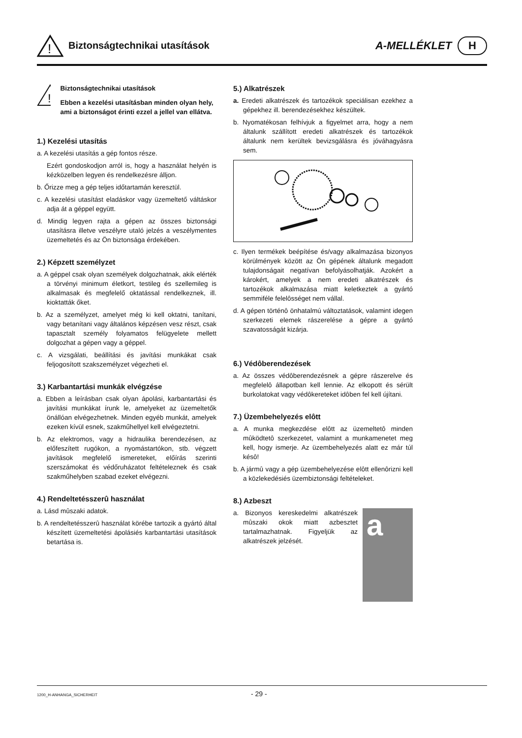!
Biztonságtechnikai utasítások
A-MELLÉKLET H
!
Biztonságtechnikai utasítások
Ebben a kezelési utasításban minden olyan hely, ami a biztonságot érinti ezzel a jellel van ellátva.
1.) Kezelési utasítás
a. A kezelési utasítás a gép fontos része.
Ezért gondoskodjon arról is, hogy a használat helyén is kézközelben legyen és rendelkezésre álljon.
b. Őrizze meg a gép teljes időtartamán keresztül.
c. A kezelési utasítást eladáskor vagy üzemeltető váltáskor adja át a géppel együtt.
d. Mindig legyen rajta a gépen az összes biztonsági utasításra illetve veszélyre utaló jelzés a veszélymentes üzemeltetés és az Ön biztonsága érdekében.
2.) Képzett személyzet
a. A géppel csak olyan személyek dolgozhatnak, akik elérték a törvényi minimum életkort, testileg és szellemileg is alkalmasak és megfelelő oktatással rendelkeznek, ill. kioktatták őket.
b. Az a személyzet, amelyet még ki kell oktatni, tanítani, vagy betanítani vagy általános képzésen vesz részt, csak tapasztalt személy folyamatos felügyelete mellett dolgozhat a gépen vagy a géppel.
c. A vizsgálati, beállítási és javítási munkákat csak feljogosított szakszemélyzet végezheti el.
3.) Karbantartási munkák elvégzése
a. Ebben a leírásban csak olyan ápolási, karbantartási és javítási munkákat írunk le, amelyeket az üzemeltetők önállóan elvégezhetnek. Minden egyéb munkát, amelyek ezeken kívül esnek, szakműhellyel kell elvégeztetni.
b. Az elektromos, vagy a hidraulika berendezésen, az előfeszített rugókon, a nyomástartókon, stb. végzett javítások megfelelő ismereteket, előírás szerinti szerszámokat és védőruházatot feltételeznek és csak szakműhelyben szabad ezeket elvégezni.
4.) Rendeltetésszerû használat
a. Lásd mûszaki adatok.
b. A rendeltetésszerû használat körébe tartozik a gyártó által készített üzemeltetési ápolásiés karbantartási utasítások betartása is.
5.) Alkatrészek
a. Eredeti alkatrészek és tartozékok speciálisan ezekhez a gépekhez ill. berendezésekhez készültek.
b. Nyomatékosan felhívjuk a figyelmet arra, hogy a nem általunk szállított eredeti alkatrészek és tartozékok általunk nem kerültek bevizsgálásra és jóváhagyásra sem.
c. Ilyen termékek beépítése és/vagy alkalmazása bizonyos körülmények között az Ön gépének általunk megadott tulajdonságait negatívan befolyásolhatják. Azokért a károkért, amelyek a nem eredeti alkatrészek és tartozékok alkalmazása miatt keletkeztek a gyártó semmiféle felelôsséget nem vállal.
d. A gépen történô önhatalmú változtatások, valamint idegen szerkezeti elemek rászerelése a gépre a gyártó szavatosságát kizárja.
6.) Védôberendezések
a. Az összes védôberendezésnek a gépre rászerelve és megfelelô állapotban kell lennie. Az elkopott és sérült burkolatokat vagy védôkereteket idôben fel kell újítani.
7.) Üzembehelyezés elôtt
a. A munka megkezdése elôtt az üzemeltetô minden mûködtetô szerkezetet, valamint a munkamenetet meg kell, hogy ismerje. Az üzembehelyezés alatt ez már túl késô!
b. A jármû vagy a gép üzembehelyezése elôtt ellenôrizni kell a közlekedésiés üzembiztonsági feltételeket.
8.) Azbeszt
a. Bizonyos kereskedelmi alkatrészek mûszaki okok miatt azbesztet tartalmazhatnak. Figyeljük az alkatrészek jelzését.
a
1200_H-ANHANGA_SICHERHEIT - 29 -